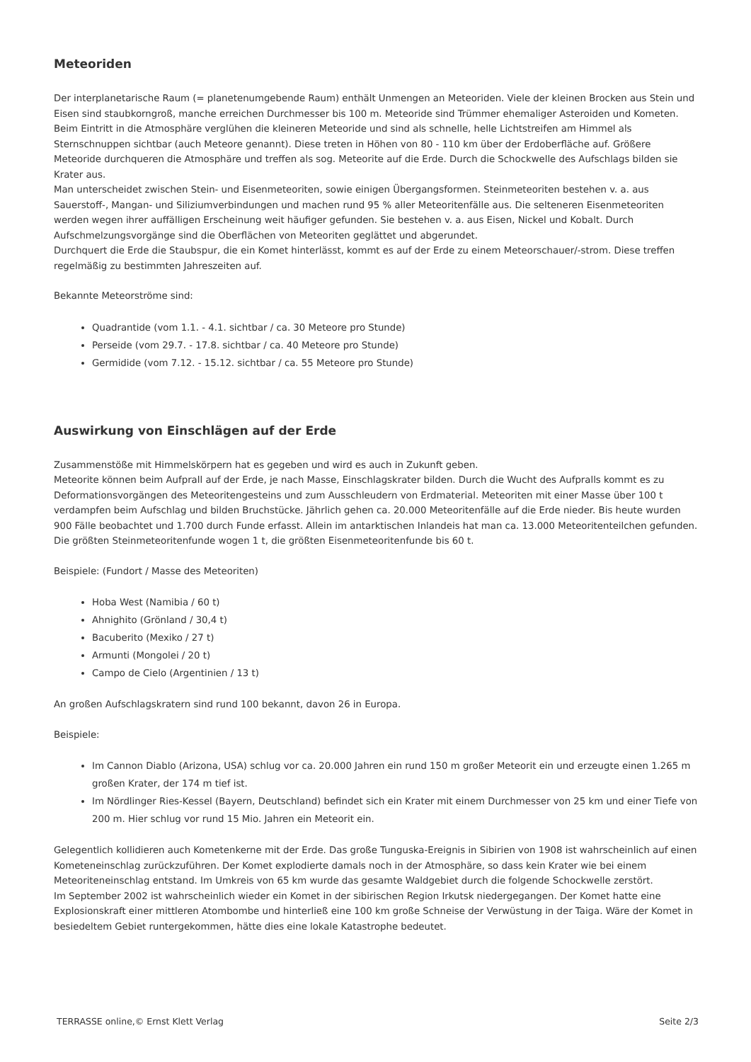Meteoriden
Der interplanetarische Raum (= planetenumgebende Raum) enthält Unmengen an Meteoriden. Viele der kleinen Brocken aus Stein und Eisen sind staubkorngroß, manche erreichen Durchmesser bis 100 m. Meteoride sind Trümmer ehemaliger Asteroiden und Kometen. Beim Eintritt in die Atmosphäre verglühen die kleineren Meteoride und sind als schnelle, helle Lichtstreifen am Himmel als Sternschnuppen sichtbar (auch Meteore genannt). Diese treten in Höhen von 80 - 110 km über der Erdoberfläche auf. Größere Meteoride durchqueren die Atmosphäre und treffen als sog. Meteorite auf die Erde. Durch die Schockwelle des Aufschlags bilden sie Krater aus.
Man unterscheidet zwischen Stein- und Eisenmeteoriten, sowie einigen Übergangsformen. Steinmeteoriten bestehen v. a. aus Sauerstoff-, Mangan- und Siliziumverbindungen und machen rund 95 % aller Meteoritenfälle aus. Die selteneren Eisenmeteoriten werden wegen ihrer auffälligen Erscheinung weit häufiger gefunden. Sie bestehen v. a. aus Eisen, Nickel und Kobalt. Durch Aufschmelzungsvorgänge sind die Oberflächen von Meteoriten geglättet und abgerundet.
Durchquert die Erde die Staubspur, die ein Komet hinterlässt, kommt es auf der Erde zu einem Meteorschauer/-strom. Diese treffen regelmäßig zu bestimmten Jahreszeiten auf.
Bekannte Meteorströme sind:
Quadrantide (vom 1.1. - 4.1. sichtbar / ca. 30 Meteore pro Stunde)
Perseide (vom 29.7. - 17.8. sichtbar / ca. 40 Meteore pro Stunde)
Germidide (vom 7.12. - 15.12. sichtbar / ca. 55 Meteore pro Stunde)
Auswirkung von Einschlägen auf der Erde
Zusammenstöße mit Himmelskörpern hat es gegeben und wird es auch in Zukunft geben.
Meteorite können beim Aufprall auf der Erde, je nach Masse, Einschlagskrater bilden. Durch die Wucht des Aufpralls kommt es zu Deformationsvorgängen des Meteoritengesteins und zum Ausschleudern von Erdmaterial. Meteoriten mit einer Masse über 100 t verdampfen beim Aufschlag und bilden Bruchstücke. Jährlich gehen ca. 20.000 Meteoritenfälle auf die Erde nieder. Bis heute wurden 900 Fälle beobachtet und 1.700 durch Funde erfasst. Allein im antarktischen Inlandeis hat man ca. 13.000 Meteoritenteilchen gefunden. Die größten Steinmeteoritenfunde wogen 1 t, die größten Eisenmeteoritenfunde bis 60 t.
Beispiele: (Fundort / Masse des Meteoriten)
Hoba West (Namibia / 60 t)
Ahnighito (Grönland / 30,4 t)
Bacuberito (Mexiko / 27 t)
Armunti (Mongolei / 20 t)
Campo de Cielo (Argentinien / 13 t)
An großen Aufschlagskratern sind rund 100 bekannt, davon 26 in Europa.
Beispiele:
Im Cannon Diablo (Arizona, USA) schlug vor ca. 20.000 Jahren ein rund 150 m großer Meteorit ein und erzeugte einen 1.265 m großen Krater, der 174 m tief ist.
Im Nördlinger Ries-Kessel (Bayern, Deutschland) befindet sich ein Krater mit einem Durchmesser von 25 km und einer Tiefe von 200 m. Hier schlug vor rund 15 Mio. Jahren ein Meteorit ein.
Gelegentlich kollidieren auch Kometenkerne mit der Erde. Das große Tunguska-Ereignis in Sibirien von 1908 ist wahrscheinlich auf einen Kometeneinschlag zurückzuführen. Der Komet explodierte damals noch in der Atmosphäre, so dass kein Krater wie bei einem Meteoriteneinschlag entstand. Im Umkreis von 65 km wurde das gesamte Waldgebiet durch die folgende Schockwelle zerstört.
Im September 2002 ist wahrscheinlich wieder ein Komet in der sibirischen Region Irkutsk niedergegangen. Der Komet hatte eine Explosionskraft einer mittleren Atombombe und hinterließ eine 100 km große Schneise der Verwüstung in der Taiga. Wäre der Komet in besiedeltem Gebiet runtergekommen, hätte dies eine lokale Katastrophe bedeutet.
TERRASSE online,© Ernst Klett Verlag Seite 2/3